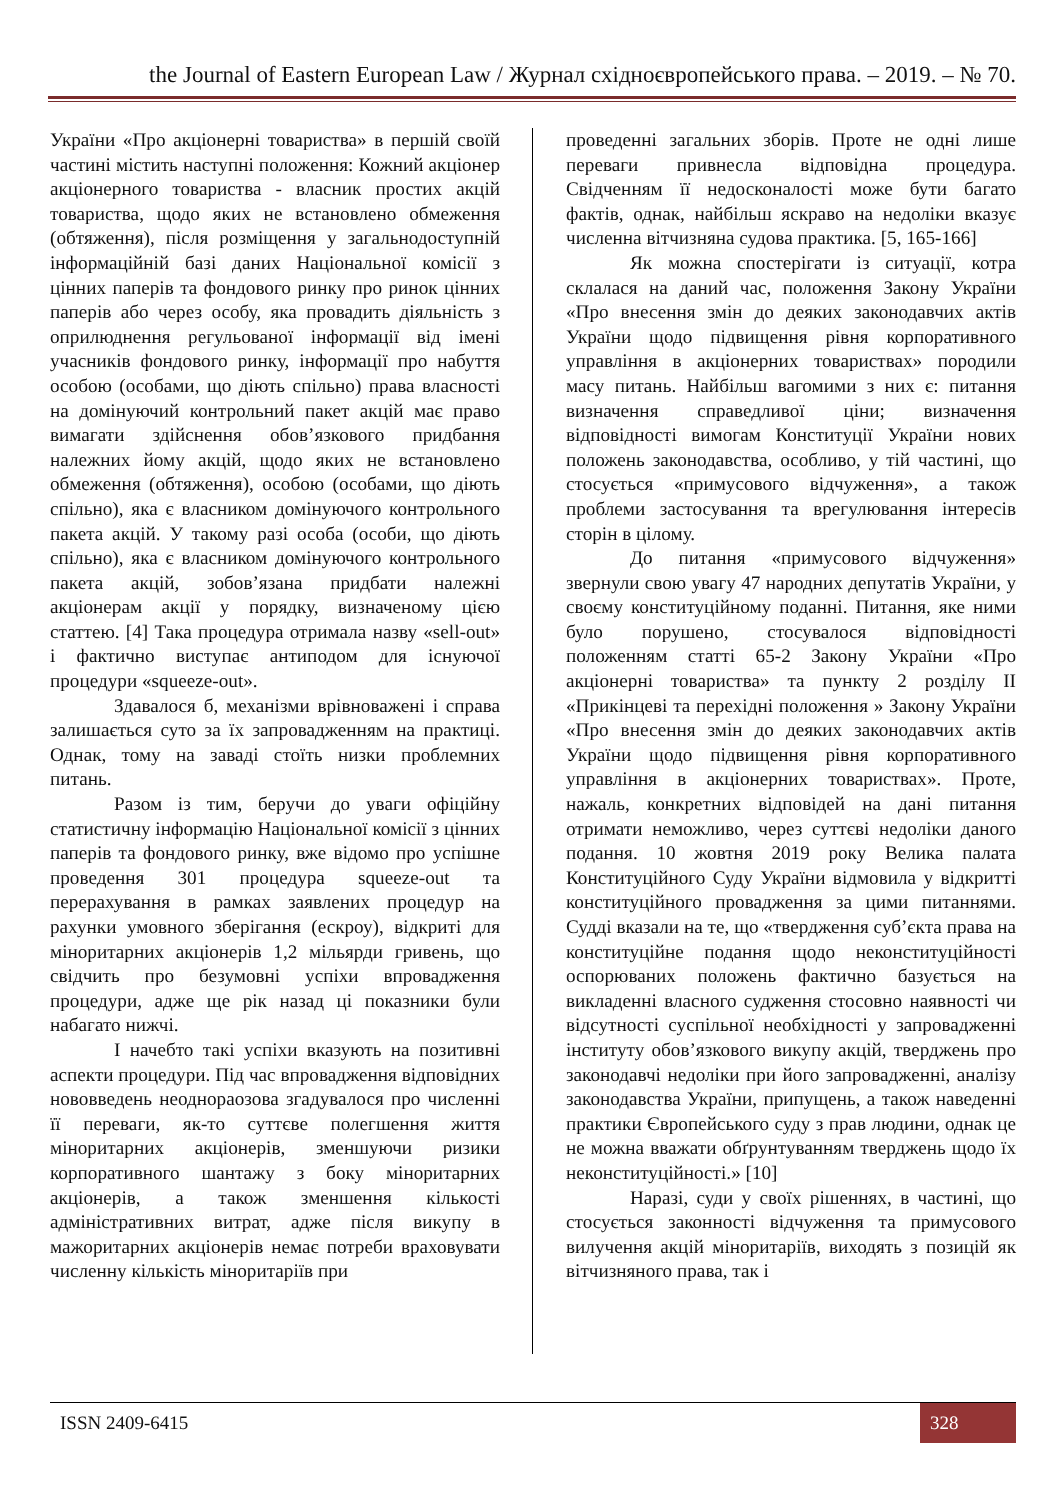the Journal of Eastern European Law / Журнал східноєвропейського права. – 2019. – № 70.
України «Про акціонерні товариства» в першій своїй частині містить наступні положення: Кожний акціонер акціонерного товариства - власник простих акцій товариства, щодо яких не встановлено обмеження (обтяження), після розміщення у загальнодоступній інформаційній базі даних Національної комісії з цінних паперів та фондового ринку про ринок цінних паперів або через особу, яка провадить діяльність з оприлюднення регульованої інформації від імені учасників фондового ринку, інформації про набуття особою (особами, що діють спільно) права власності на домінуючий контрольний пакет акцій має право вимагати здійснення обов’язкового придбання належних йому акцій, щодо яких не встановлено обмеження (обтяження), особою (особами, що діють спільно), яка є власником домінуючого контрольного пакета акцій. У такому разі особа (особи, що діють спільно), яка є власником домінуючого контрольного пакета акцій, зобов’язана придбати належні акціонерам акції у порядку, визначеному цією статтею. [4] Така процедура отримала назву «sell-out» і фактично виступає антиподом для існуючої процедури «squeeze-out».
Здавалося б, механізми врівноважені і справа залишається суто за їх запровадженням на практиці. Однак, тому на заваді стоїть низки проблемних питань.
Разом із тим, беручи до уваги офіційну статистичну інформацію Національної комісії з цінних паперів та фондового ринку, вже відомо про успішне проведення 301 процедура squeeze-out та перерахування в рамках заявлених процедур на рахунки умовного зберігання (ескроу), відкриті для міноритарних акціонерів 1,2 мільярди гривень, що свідчить про безумовні успіхи впровадження процедури, адже ще рік назад ці показники були набагато нижчі.
І начебто такі успіхи вказують на позитивні аспекти процедури. Під час впровадження відповідних нововведень неоднораозова згадувалося про численні її переваги, як-то суттєве полегшення життя міноритарних акціонерів, зменшуючи ризики корпоративного шантажу з боку міноритарних акціонерів, а також зменшення кількості адміністративних витрат, адже після викупу в мажоритарних акціонерів немає потреби враховувати численну кількість міноритаріїв при
проведенні загальних зборів. Проте не одні лише переваги привнесла відповідна процедура. Свідченням її недосконалості може бути багато фактів, однак, найбільш яскраво на недоліки вказує численна вітчизняна судова практика. [5, 165-166]
Як можна спостерігати із ситуації, котра склалася на даний час, положення Закону України «Про внесення змін до деяких законодавчих актів України щодо підвищення рівня корпоративного управління в акціонерних товариствах» породили масу питань. Найбільш вагомими з них є: питання визначення справедливої ціни; визначення відповідності вимогам Конституції України нових положень законодавства, особливо, у тій частині, що стосується «примусового відчуження», а також проблеми застосування та врегулювання інтересів сторін в цілому.
До питання «примусового відчуження» звернули свою увагу 47 народних депутатів України, у своєму конституційному поданні. Питання, яке ними було порушено, стосувалося відповідності положенням статті 65-2 Закону України «Про акціонерні товариства» та пункту 2 розділу ІІ «Прикінцеві та перехідні положення » Закону України «Про внесення змін до деяких законодавчих актів України щодо підвищення рівня корпоративного управління в акціонерних товариствах». Проте, нажаль, конкретних відповідей на дані питання отримати неможливо, через суттєві недоліки даного подання. 10 жовтня 2019 року Велика палата Конституційного Суду України відмовила у відкритті конституційного провадження за цими питаннями. Судді вказали на те, що «твердження суб’єкта права на конституційне подання щодо неконституційності оспорюваних положень фактично базується на викладенні власного судження стосовно наявності чи відсутності суспільної необхідності у запровадженні інституту обов’язкового викупу акцій, тверджень про законодавчі недоліки при його запровадженні, аналізу законодавства України, припущень, а також наведенні практики Європейського суду з прав людини, однак це не можна вважати обґрунтуванням тверджень щодо їх неконституційності.» [10]
Наразі, суди у своїх рішеннях, в частині, що стосується законності відчуження та примусового вилучення акцій міноритаріїв, виходять з позицій як вітчизняного права, так і
ISSN 2409-6415 328